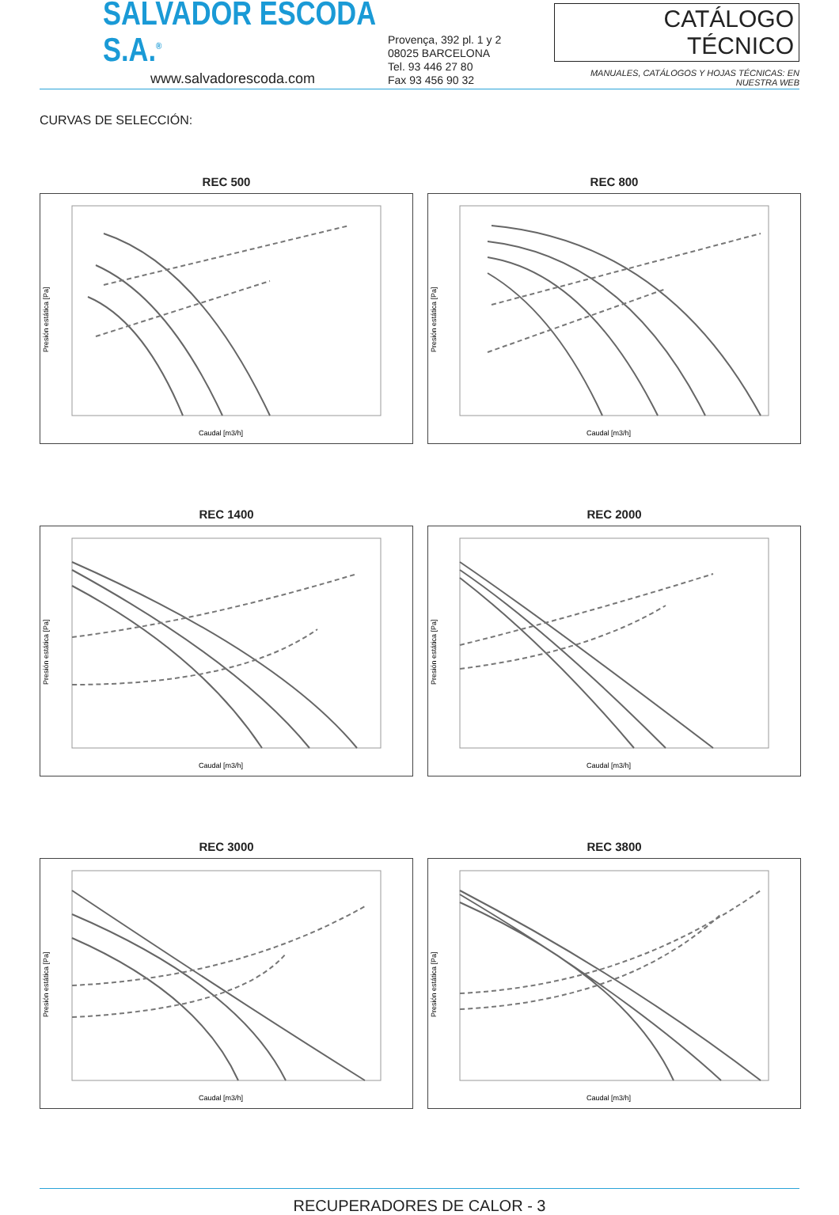SALVADOR ESCODA S.A.<sup>®</sup>
www.salvadorescoda.com
Provença, 392 pl. 1 y 2
08025 BARCELONA
Tel. 93 446 27 80
Fax 93 456 90 32
CATÁLOGO TÉCNICO
MANUALES, CATÁLOGOS Y HOJAS TÉCNICAS: EN NUESTRA WEB
CURVAS DE SELECCIÓN:
REC 500
Presión estática [Pa]
Caudal [m3/h]
REC 800
Presión estática [Pa]
Caudal [m3/h]
REC 1400
Presión estática [Pa]
Caudal [m3/h]
REC 2000
Presión estática [Pa]
Caudal [m3/h]
REC 3000
Presión estática [Pa]
Caudal [m3/h]
REC 3800
Presión estática [Pa]
Caudal [m3/h]
RECUPERADORES DE CALOR - 3